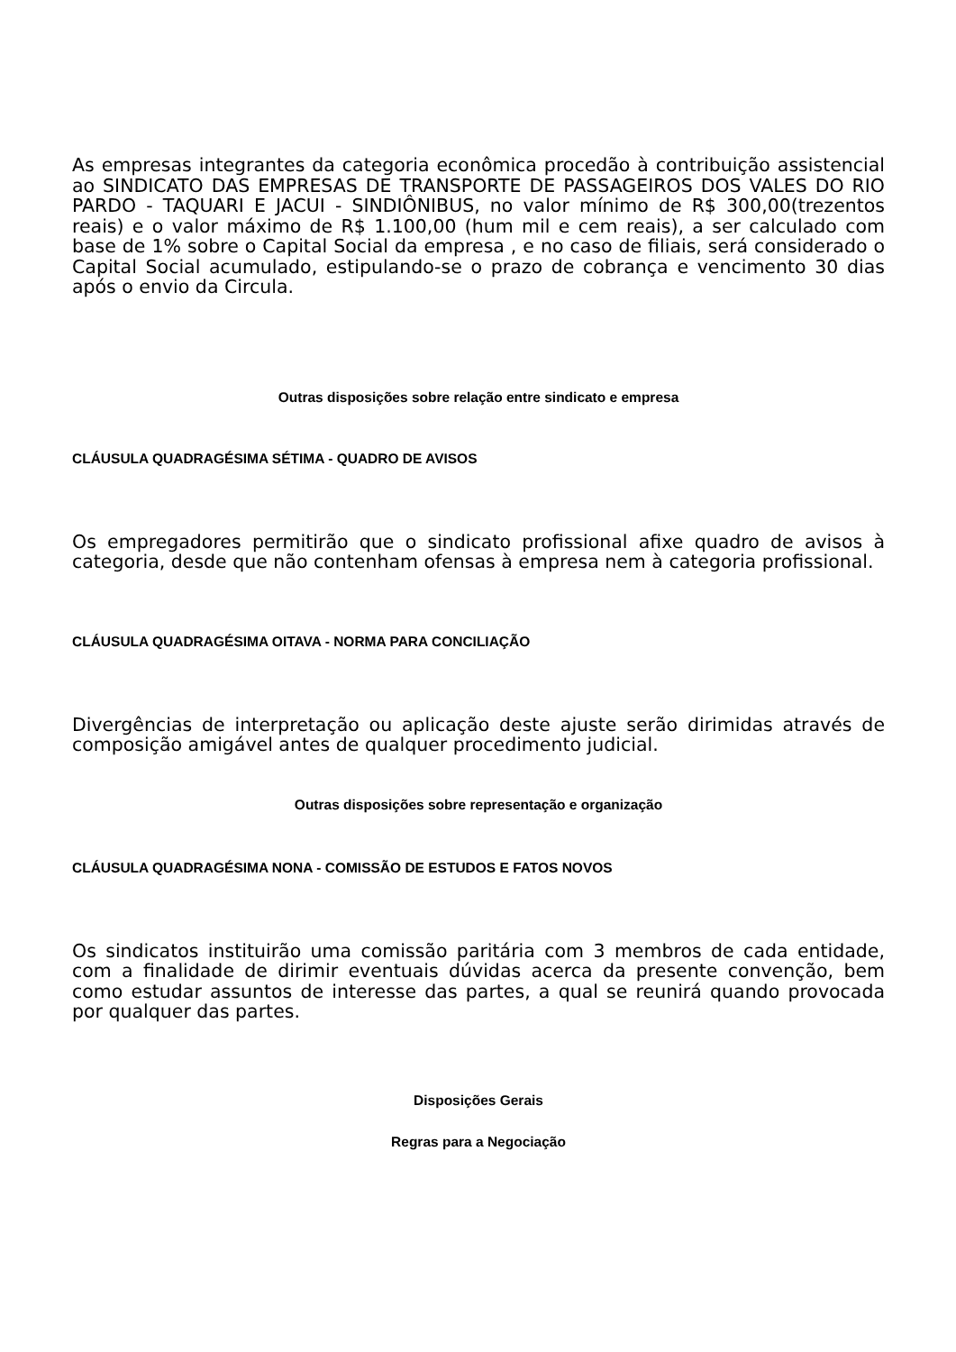As empresas integrantes da categoria econômica procedão à contribuição assistencial ao SINDICATO DAS EMPRESAS DE TRANSPORTE DE PASSAGEIROS DOS VALES DO RIO PARDO - TAQUARI E JACUI - SINDIÔNIBUS, no valor mínimo de R$ 300,00(trezentos reais) e o valor máximo de R$ 1.100,00 (hum mil e cem reais), a ser calculado com base de 1% sobre o Capital Social da empresa , e no caso de filiais, será considerado o Capital Social acumulado, estipulando-se o prazo de cobrança e vencimento 30 dias após o envio da Circula.
Outras disposições sobre relação entre sindicato e empresa
CLÁUSULA QUADRAGÉSIMA SÉTIMA - QUADRO DE AVISOS
Os empregadores permitirão que o sindicato profissional afixe quadro de avisos à categoria, desde que não contenham ofensas à empresa nem à categoria profissional.
CLÁUSULA QUADRAGÉSIMA OITAVA - NORMA PARA CONCILIAÇÃO
Divergências de interpretação ou aplicação deste ajuste serão dirimidas através de composição amigável antes de qualquer procedimento judicial.
Outras disposições sobre representação e organização
CLÁUSULA QUADRAGÉSIMA NONA - COMISSÃO DE ESTUDOS E FATOS NOVOS
Os sindicatos instituirão uma comissão paritária com 3 membros de cada entidade, com a finalidade de dirimir eventuais dúvidas acerca da presente convenção, bem como estudar assuntos de interesse das partes, a qual se reunirá quando provocada por qualquer das partes.
Disposições Gerais
Regras para a Negociação